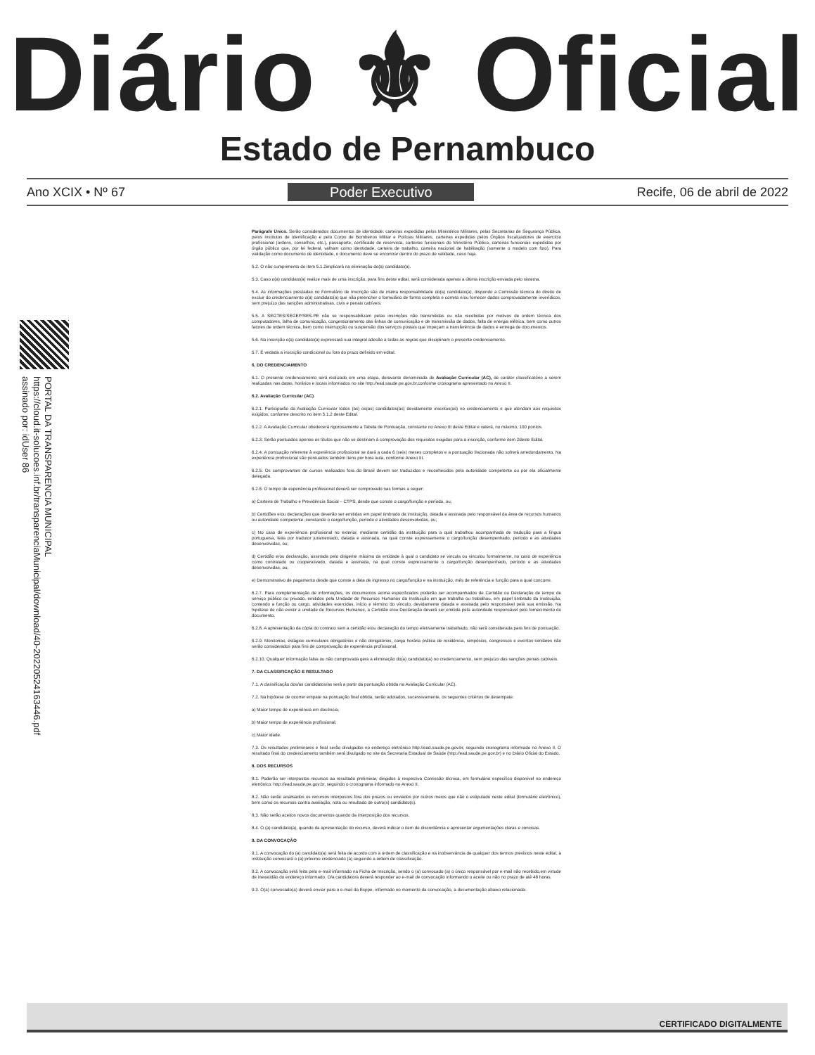Diário ⚜ Oficial
Estado de Pernambuco
Ano XCIX • Nº 67 Poder Executivo Recife, 06 de abril de 2022
PORTAL DA TRANSPARENCIA MUNICIPAL
https://cloud.it-solucoes.inf.br/transparenciaMunicipal/download/40-20220524163446.pdf
assinado por: idUser 86
Parágrafo Único. Serão considerados documentos de identidade: carteiras expedidas pelos Ministérios Militares, pelas Secretarias de Segurança Pública, pelos Institutos de Identificação e pelo Corpo de Bombeiros Militar e Polícias Militares, carteiras expedidas pelos Órgãos fiscalizadores de exercício profissional (ordens, conselhos, etc.), passaporte, certificado de reservista, carteiras funcionais do Ministério Público, carteiras funcionais expedidas por órgão público que, por lei federal, valham como identidade, carteira de trabalho, carteira nacional de habilitação (somente o modelo com foto). Para validação como documento de identidade, o documento deve se encontrar dentro do prazo de validade, caso haja.
5.2. O não cumprimento do item 5.1.2implicará na eliminação do(a) candidato(a).
5.3. Caso o(a) candidato(a) realize mais de uma inscrição, para fins deste edital, será considerada apenas a última inscrição enviada pelo sistema.
5.4. As informações prestadas no Formulário de Inscrição são de inteira responsabilidade do(a) candidato(a), dispondo a Comissão técnica do direito de excluir do credenciamento o(a) candidato(a) que não preencher o formulário de forma completa e correta e/ou fornecer dados comprovadamente inverídicos, sem prejuízo das sanções administrativas, civis e penais cabíveis.
5.5. A SEGTES/SEGEP/SES-PE não se responsabilizam pelas inscrições não transmitidas ou não recebidas por motivos de ordem técnica dos computadores, falha de comunicação, congestionamento das linhas de comunicação e de transmissão de dados, falta de energia elétrica, bem como outros fatores de ordem técnica, bem como interrupção ou suspensão dos serviços postais que impeçam a transferência de dados e entrega de documentos.
5.6. Na inscrição o(a) candidato(a) expressará sua integral adesão a todas as regras que disciplinam o presente credenciamento.
5.7. É vedada a inscrição condicional ou fora do prazo definido em edital.
6. DO CREDENCIAMENTO
6.1. O presente credenciamento será realizado em uma etapa, doravante denominada de Avaliação Curricular (AC), de caráter classificatório a serem realizadas nas datas, horários e locais informados no site http://ead.saude.pe.gov.br,conforme cronograma apresentado no Anexo II.
6.2. Avaliação Curricular (AC)
6.2.1. Participarão da Avaliação Curricular todos (as) os(as) candidatos(as) devidamente inscritos(as) no credenciamento e que atendam aos requisitos exigidos, conforme descrito no item 5.1.2 deste Edital.
6.2.2. A Avaliação Curricular obedecerá rigorosamente a Tabela de Pontuação, constante no Anexo III deste Edital e valerá, no máximo, 100 pontos.
6.2.3. Serão pontuados apenas os títulos que não se destinam à comprovação dos requisitos exigidos para a inscrição, conforme item 2deste Edital.
6.2.4. A pontuação referente à experiência profissional se dará a cada 6 (seis) meses completos e a pontuação fracionada não sofrerá arredondamento. Na experiência profissional são pontuados também itens por hora aula, conforme Anexo III.
6.2.5. Os comprovantes de cursos realizados fora do Brasil devem ser traduzidos e reconhecidos pela autoridade competente ou por ela oficialmente delegada.
6.2.6. O tempo de experiência profissional deverá ser comprovado nas formas a seguir:
a) Carteira de Trabalho e Previdência Social – CTPS, desde que conste o cargo/função e período, ou;
b) Certidões e/ou declarações que deverão ser emitidas em papel timbrado da instituição, datada e assinada pelo responsável da área de recursos humanos ou autoridade competente, constando o cargo/função, período e atividades desenvolvidas, ou;
c) No caso de experiência profissional no exterior, mediante certidão da instituição para a qual trabalhou acompanhada de tradução para a língua portuguesa, feita por tradutor juramentado, datada e assinada, na qual conste expressamente o cargo/função desempenhado, período e as atividades desenvolvidas, ou;
d) Certidão e/ou declaração, assinada pelo dirigente máximo da entidade à qual o candidato se vincula ou vinculou formalmente, no caso de experiência como contratado ou cooperativado, datada e assinada, na qual conste expressamente o cargo/função desempenhado, período e as atividades desenvolvidas, ou;
e) Demonstrativo de pagamento desde que conste a data de ingresso no cargo/função e na instituição, mês de referência e função para a qual concorre.
6.2.7. Para complementação de informações, os documentos acima especificados poderão ser acompanhados de Certidão ou Declaração de tempo de serviço público ou privado, emitidos pela Unidade de Recursos Humanos da Instituição em que trabalha ou trabalhou, em papel timbrado da Instituição, contendo a função ou cargo, atividades exercidas, início e término do vínculo, devidamente datada e assinada pelo responsável pela sua emissão. Na hipótese de não existir a unidade de Recursos Humanos, a Certidão e/ou Declaração deverá ser emitida pela autoridade responsável pelo fornecimento do documento.
6.2.8. A apresentação da cópia do contrato sem a certidão e/ou declaração do tempo efetivamente trabalhado, não será considerada para fins de pontuação.
6.2.9. Monitorias, estágios curriculares obrigatórios e não obrigatórios, carga horária prática de residência, simpósios, congressos e eventos similares não serão considerados para fins de comprovação de experiência profissional.
6.2.10. Qualquer informação falsa ou não comprovada gera a eliminação do(a) candidato(a) no credenciamento, sem prejuízo das sanções penais cabíveis.
7. DA CLASSIFICAÇÃO E RESULTADO
7.1. A classificação dos/as candidatos/as será a partir da pontuação obtida na Avaliação Curricular (AC).
7.2. Na hipótese de ocorrer empate na pontuação final obtida, serão adotados, sucessivamente, os seguintes critérios de desempate:
a) Maior tempo de experiência em docência;
b) Maior tempo de experiência profissional;
c) Maior idade.
7.3. Os resultados preliminares e final serão divulgados no endereço eletrônico http://ead.saude.pe.gov.br, seguindo cronograma informado no Anexo II. O resultado final do credenciamento também será divulgado no site da Secretaria Estadual de Saúde (http://ead.saude.pe.gov.br) e no Diário Oficial do Estado.
8. DOS RECURSOS
8.1. Poderão ser interpostos recursos ao resultado preliminar, dirigidos à respectiva Comissão técnica, em formulário específico disponível no endereço eletrônico: http://ead.saude.pe.gov.br, seguindo o cronograma informado no Anexo II.
8.2. Não serão analisados os recursos interpostos fora dos prazos ou enviados por outros meios que não o estipulado neste edital (formulário eletrônico), bem como os recursos contra avaliação, nota ou resultado de outro(s) candidato(s).
8.3. Não serão aceitos novos documentos quando da interposição dos recursos.
8.4. O (a) candidato(a), quando da apresentação do recurso, deverá indicar o item de discordância e apresentar argumentações claras e concisas.
9. DA CONVOCAÇÃO
9.1. A convocação do (a) candidato(a) será feita de acordo com a ordem de classificação e na inobservância de qualquer dos termos previstos neste edital, a instituição convocará o (a) próximo credenciado (a) seguindo a ordem de classificação.
9.2. A convocação será feita pelo e-mail informado na Ficha de Inscrição, sendo o (a) convocado (a) o único responsável por e-mail não recebido,em virtude de inexatidão do endereço informado. O/a candidato/a deverá responder ao e-mail de convocação informando o aceite ou não no prazo de até 48 horas.
9.3. O(a) convocado(a) deverá enviar para o e-mail da Esppe, informado no momento da convocação, a documentação abaixo relacionada:
CERTIFICADO DIGITALMENTE